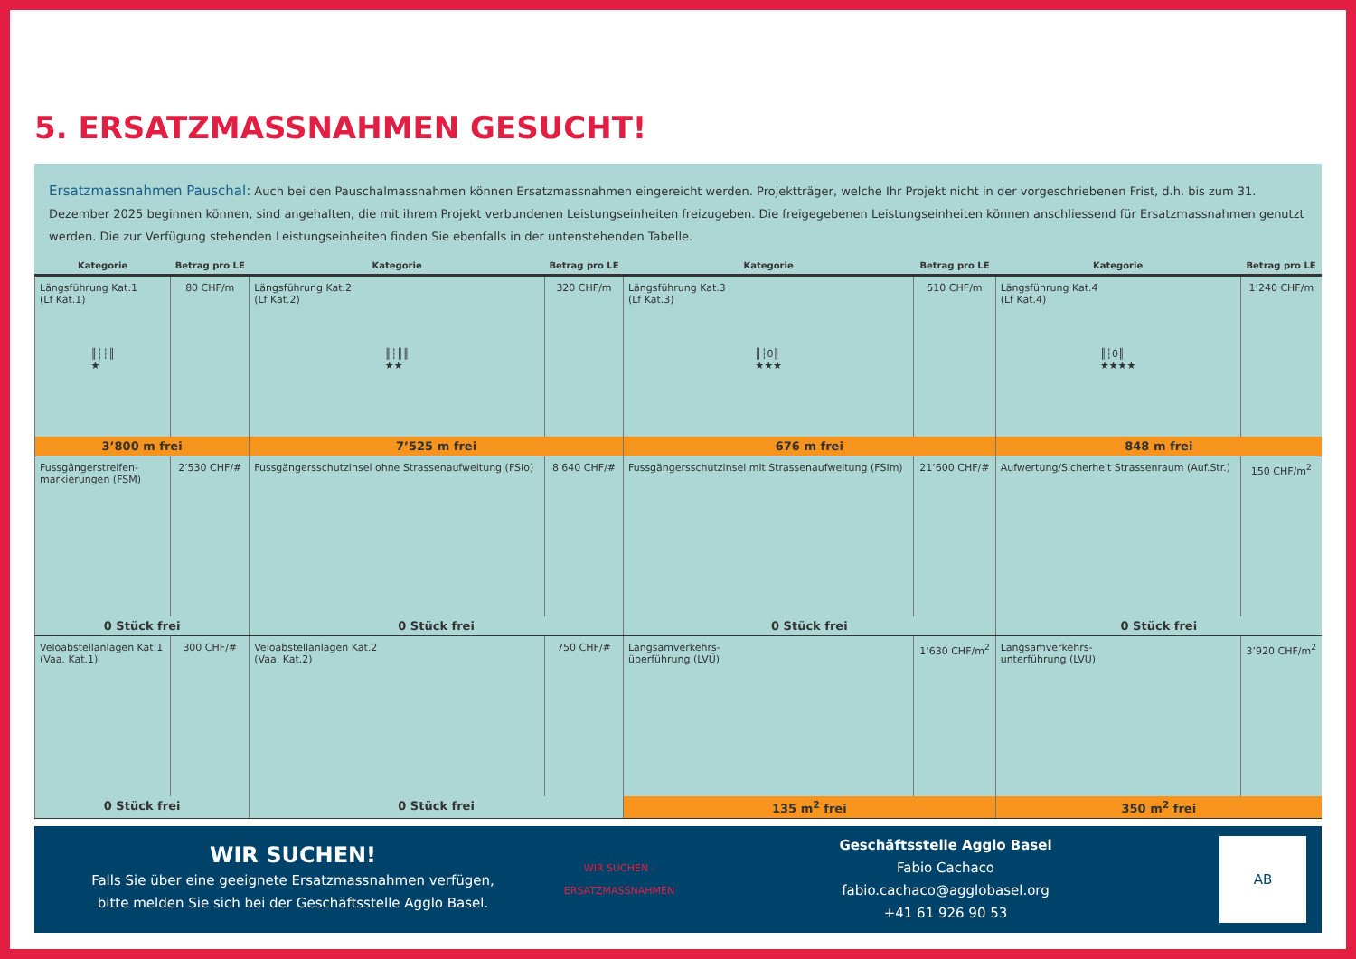5. ERSATZMASSNAHMEN GESUCHT!
Ersatzmassnahmen Pauschal: Auch bei den Pauschalmassnahmen können Ersatzmassnahmen eingereicht werden. Projektträger, welche Ihr Projekt nicht in der vorgeschriebenen Frist, d.h. bis zum 31. Dezember 2025 beginnen können, sind angehalten, die mit ihrem Projekt verbundenen Leistungseinheiten freizugeben. Die freigegebenen Leistungseinheiten können anschliessend für Ersatzmassnahmen genutzt werden. Die zur Verfügung stehenden Leistungseinheiten finden Sie ebenfalls in der untenstehenden Tabelle.
| Kategorie | Betrag pro LE | Kategorie | Betrag pro LE | Kategorie | Betrag pro LE | Kategorie | Betrag pro LE |
| --- | --- | --- | --- | --- | --- | --- | --- |
| Längsführung Kat.1 (Lf Kat.1) ║┆┆║ ★ | 80 CHF/m | Längsführung Kat.2 (Lf Kat.2) ║┆║║ ★★ | 320 CHF/m | Längsführung Kat.3 (Lf Kat.3) ║┆0║ ★★★ | 510 CHF/m | Längsführung Kat.4 (Lf Kat.4) ║┆0║ ★★★★ | 1’240 CHF/m |
| 3’800 m frei | | 7’525 m frei | | 676 m frei | | 848 m frei | |
| Fussgängerstreifen- markierungen (FSM) | 2’530 CHF/# | Fussgängersschutzinsel ohne Strassenaufweitung (FSIo) | 8’640 CHF/# | Fussgängersschutzinsel mit Strassenaufweitung (FSIm) | 21’600 CHF/# | Aufwertung/Sicherheit Strassenraum (Auf.Str.) | 150 CHF/m<sup>2</sup> |
| 0 Stück frei | | 0 Stück frei | | 0 Stück frei | | 0 Stück frei | |
| Veloabstellanlagen Kat.1 (Vaa. Kat.1) | 300 CHF/# | Veloabstellanlagen Kat.2 (Vaa. Kat.2) | 750 CHF/# | Langsamverkehrs- überführung (LVÜ) | 1’630 CHF/m<sup>2</sup> | Langsamverkehrs- unterführung (LVU) | 3’920 CHF/m<sup>2</sup> |
| 0 Stück frei | | 0 Stück frei | | 135 m<sup>2</sup> frei | | 350 m<sup>2</sup> frei | |
WIR SUCHEN!
Falls Sie über eine geeignete Ersatzmassnahmen verfügen,
bitte melden Sie sich bei der Geschäftsstelle Agglo Basel.
WIR SUCHEN · ERSATZMASSNAHMEN
Geschäftsstelle Agglo Basel
Fabio Cachaco
fabio.cachaco@agglobasel.org
+41 61 926 90 53
AB